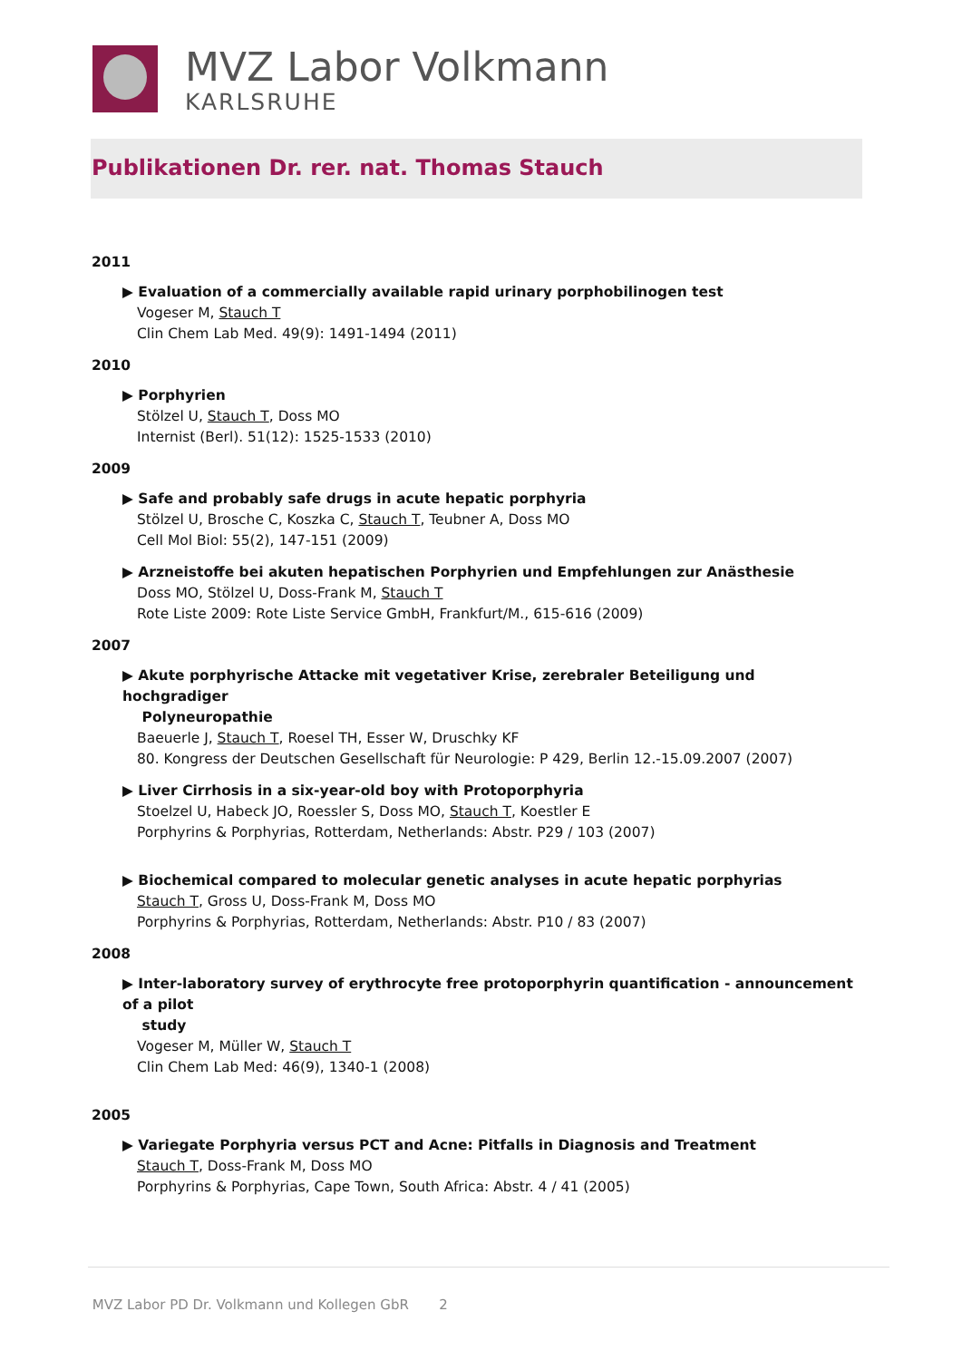MVZ Labor Volkmann
KARLSRUHE
Publikationen Dr. rer. nat. Thomas Stauch
2011
▶ Evaluation of a commercially available rapid urinary porphobilinogen test
Vogeser M, Stauch T
Clin Chem Lab Med. 49(9): 1491-1494 (2011)
2010
▶ Porphyrien
Stölzel U, Stauch T, Doss MO
Internist (Berl). 51(12): 1525-1533 (2010)
2009
▶ Safe and probably safe drugs in acute hepatic porphyria
Stölzel U, Brosche C, Koszka C, Stauch T, Teubner A, Doss MO
Cell Mol Biol: 55(2), 147-151 (2009)
▶ Arzneistoffe bei akuten hepatischen Porphyrien und Empfehlungen zur Anästhesie
Doss MO, Stölzel U, Doss-Frank M, Stauch T
Rote Liste 2009: Rote Liste Service GmbH, Frankfurt/M., 615-616 (2009)
2007
▶ Akute porphyrische Attacke mit vegetativer Krise, zerebraler Beteiligung und hochgradiger
Polyneuropathie
Baeuerle J, Stauch T, Roesel TH, Esser W, Druschky KF
80. Kongress der Deutschen Gesellschaft für Neurologie: P 429, Berlin 12.-15.09.2007 (2007)
▶ Liver Cirrhosis in a six-year-old boy with Protoporphyria
Stoelzel U, Habeck JO, Roessler S, Doss MO, Stauch T, Koestler E
Porphyrins & Porphyrias, Rotterdam, Netherlands: Abstr. P29 / 103 (2007)
▶ Biochemical compared to molecular genetic analyses in acute hepatic porphyrias
Stauch T, Gross U, Doss-Frank M, Doss MO
Porphyrins & Porphyrias, Rotterdam, Netherlands: Abstr. P10 / 83 (2007)
2008
▶ Inter-laboratory survey of erythrocyte free protoporphyrin quantification - announcement of a pilot
study
Vogeser M, Müller W, Stauch T
Clin Chem Lab Med: 46(9), 1340-1 (2008)
2005
▶ Variegate Porphyria versus PCT and Acne: Pitfalls in Diagnosis and Treatment
Stauch T, Doss-Frank M, Doss MO
Porphyrins & Porphyrias, Cape Town, South Africa: Abstr. 4 / 41 (2005)
MVZ Labor PD Dr. Volkmann und Kollegen GbR 2